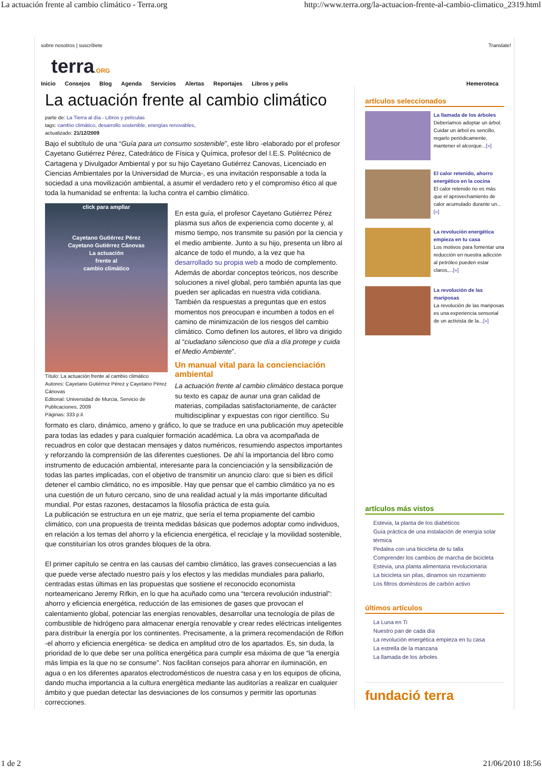La actuación frente al cambio climático - Terra.org http://www.terra.org/la-actuacion-frente-al-cambio-climatico_2319.html
sobre nosotros | suscríbete Translate!
terra.ORG
Inicio Consejos Blog Agenda Servicios Alertas Reportajes Libros y pelis Hemeroteca
La actuación frente al cambio climático
parte de: La Tierra al día - Libros y películas
tags: cambio climático, desarrollo sostenible, energías renovables,
actualizado: 21/12/2009
Bajo el subtítulo de una “Guía para un consumo sostenible”, este libro -elaborado por el profesor Cayetano Gutiérrez Pérez, Catedrático de Física y Química, profesor del I.E.S. Politécnico de Cartagena y Divulgador Ambiental y por su hijo Cayetano Gutiérrez Canovas, Licenciado en Ciencias Ambientales por la Universidad de Murcia-, es una invitación responsable a toda la sociedad a una movilización ambiental, a asumir el verdadero reto y el compromiso ético al que toda la humanidad se enfrenta: la lucha contra el cambio climático.
click para ampliar
Cayetano Gutiérrez Pérez
Cayetano Gutiérrez Cánovas
La actuación
frente al
cambio climático
Título: La actuación frente al cambio climático
Autores: Cayetano Gutiérrez Pérez y Cayetano Pérez Cánovas
Editorial: Universidad de Murcia, Servicio de Publicaciones, 2009
Páginas: 333 p.il.
En esta guía, el profesor Cayetano Gutiérrez Pérez plasma sus años de experiencia como docente y, al mismo tiempo, nos transmite su pasión por la ciencia y el medio ambiente. Junto a su hijo, presenta un libro al alcance de todo el mundo, a la vez que ha desarrollado su propia web a modo de complemento. Además de abordar conceptos teóricos, nos describe soluciones a nivel global, pero también apunta las que pueden ser aplicadas en nuestra vida cotidiana. También da respuestas a preguntas que en estos momentos nos preocupan e incumben a todos en el camino de minimización de los riesgos del cambio climático. Como definen los autores, el libro va dirigido al “ciudadano silencioso que día a día protege y cuida el Medio Ambiente”.
Un manual vital para la concienciación ambiental
La actuación frente al cambio climático destaca porque su texto es capaz de aunar una gran calidad de materias, compiladas satisfactoriamente, de carácter multidisciplinar y expuestas con rigor científico. Su formato es claro, dinámico, ameno y gráfico, lo que se traduce en una publicación muy apetecible para todas las edades y para cualquier formación académica. La obra va acompañada de recuadros en color que destacan mensajes y datos numéricos, resumiendo aspectos importantes y reforzando la comprensión de las diferentes cuestiones. De ahí la importancia del libro como instrumento de educación ambiental, interesante para la concienciación y la sensibilización de todas las partes implicadas, con el objetivo de transmitir un anuncio claro: que si bien es difícil detener el cambio climático, no es imposible. Hay que pensar que el cambio climático ya no es una cuestión de un futuro cercano, sino de una realidad actual y la más importante dificultad mundial. Por estas razones, destacamos la filosofía práctica de esta guía.
La publicación se estructura en un eje matriz, que sería el tema propiamente del cambio climático, con una propuesta de treinta medidas básicas que podemos adoptar como individuos, en relación a los temas del ahorro y la eficiencia energética, el reciclaje y la movilidad sostenible, que constituirían los otros grandes bloques de la obra.
El primer capítulo se centra en las causas del cambio climático, las graves consecuencias a las que puede verse afectado nuestro país y los efectos y las medidas mundiales para paliarlo, centradas estas últimas en las propuestas que sostiene el reconocido economista norteamericano Jeremy Rifkin, en lo que ha acuñado como una “tercera revolución industrial”: ahorro y eficiencia energética, reducción de las emisiones de gases que provocan el calentamiento global, potenciar las energías renovables, desarrollar una tecnología de pilas de combustible de hidrógeno para almacenar energía renovable y crear redes eléctricas inteligentes para distribuir la energía por los continentes. Precisamente, a la primera recomendación de Rifkin -el ahorro y eficiencia energética- se dedica en amplitud otro de los apartados. Es, sin duda, la prioridad de lo que debe ser una política energética para cumplir esa máxima de que “la energía más limpia es la que no se consume”. Nos facilitan consejos para ahorrar en iluminación, en agua o en los diferentes aparatos electrodomésticos de nuestra casa y en los equipos de oficina, dando mucha importancia a la cultura energética mediante las auditorías a realizar en cualquier ámbito y que puedan detectar las desviaciones de los consumos y permitir las oportunas correcciones.
artículos seleccionados
La llamada de los árboles
Deberíamos adoptar un árbol. Cuidar un árbol es sencillo, regarlo periódicamente, mantener el alcorque...[»]
El calor retenido, ahorro energético en la cocina
El calor retenido no es más que el aprovechamiento de calor acumulado durante un...[»]
La revolución energética empieza en tu casa
Los motivos para fomentar una reducción en nuestra adicción al petróleo pueden estar claros,...[»]
La revolución de las mariposas
La revolución de las mariposas es una experiencia sensorial de un activista de la...[»]
artículos más vistos
Estevia, la planta de los diabéticos
Guía práctica de una instalación de energía solar térmica
Pedalea con una bicicleta de tu talla
Comprender los cambios de marcha de bicicleta
Estevia, una planta alimentaria revolucionaria
La bicicleta sin pilas, dinamos sin rozamiento
Los filtros domésticos de carbón activo
últimos artículos
La Luna en Ti
Nuestro pan de cada día
La revolución energética empieza en tu casa
La estrella de la manzana
La llamada de los árboles
fundació terra
1 de 2 21/06/2010 18:56